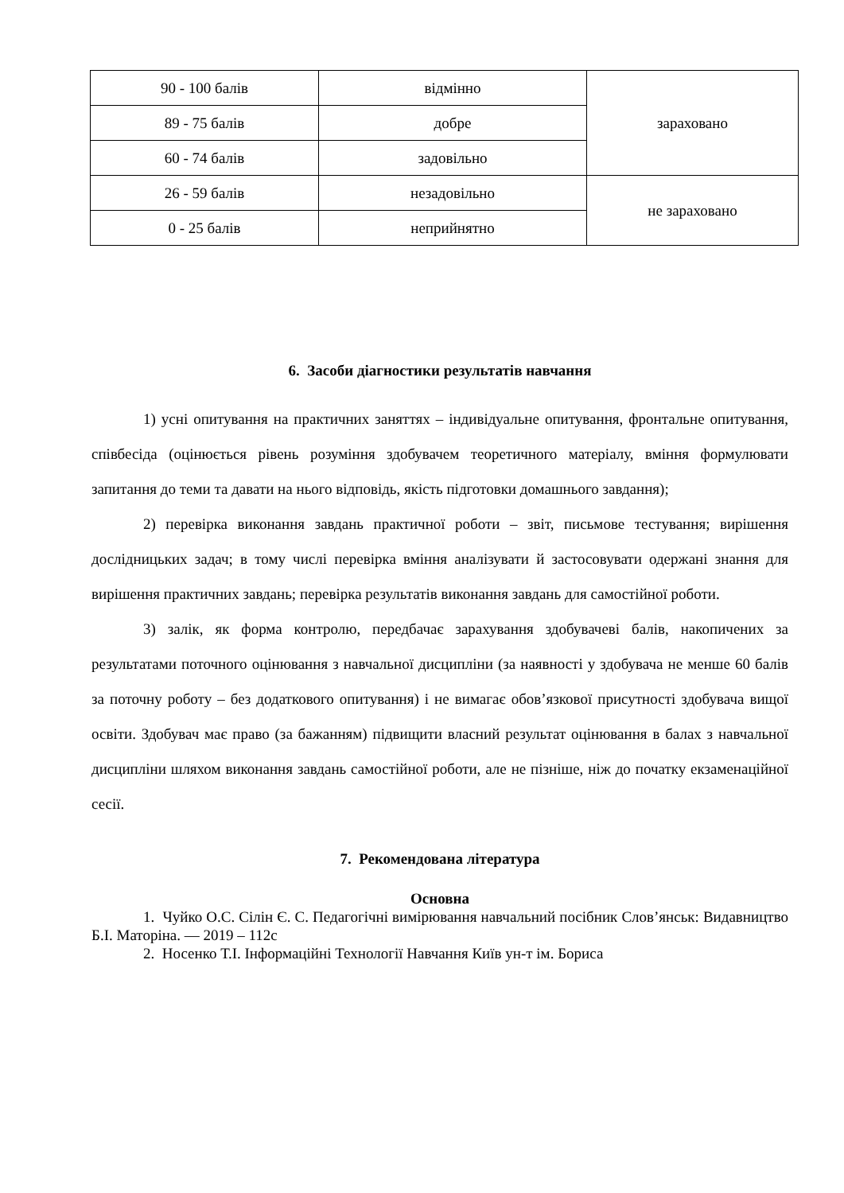| 90 - 100 балів | відмінно | зараховано |
| 89 - 75 балів | добре | |
| 60 - 74 балів | задовільно | |
| 26 - 59 балів | незадовільно | не зараховано |
| 0 - 25 балів | неприйнятно | |
6. Засоби діагностики результатів навчання
1) усні опитування на практичних заняттях – індивідуальне опитування, фронтальне опитування, співбесіда (оцінюється рівень розуміння здобувачем теоретичного матеріалу, вміння формулювати запитання до теми та давати на нього відповідь, якість підготовки домашнього завдання);
2) перевірка виконання завдань практичної роботи – звіт, письмове тестування; вирішення дослідницьких задач; в тому числі перевірка вміння аналізувати й застосовувати одержані знання для вирішення практичних завдань; перевірка результатів виконання завдань для самостійної роботи.
3) залік, як форма контролю, передбачає зарахування здобувачеві балів, накопичених за результатами поточного оцінювання з навчальної дисципліни (за наявності у здобувача не менше 60 балів за поточну роботу – без додаткового опитування) і не вимагає обов’язкової присутності здобувача вищої освіти. Здобувач має право (за бажанням) підвищити власний результат оцінювання в балах з навчальної дисципліни шляхом виконання завдань самостійної роботи, але не пізніше, ніж до початку екзаменаційної сесії.
7. Рекомендована література
Основна
1. Чуйко О.С. Сілін Є. С. Педагогічні вимірювання навчальний посібник Слов’янськ: Видавництво Б.І. Маторіна. — 2019 – 112с
2. Носенко Т.І. Інформаційні Технології Навчання Київ ун-т ім. Бориса